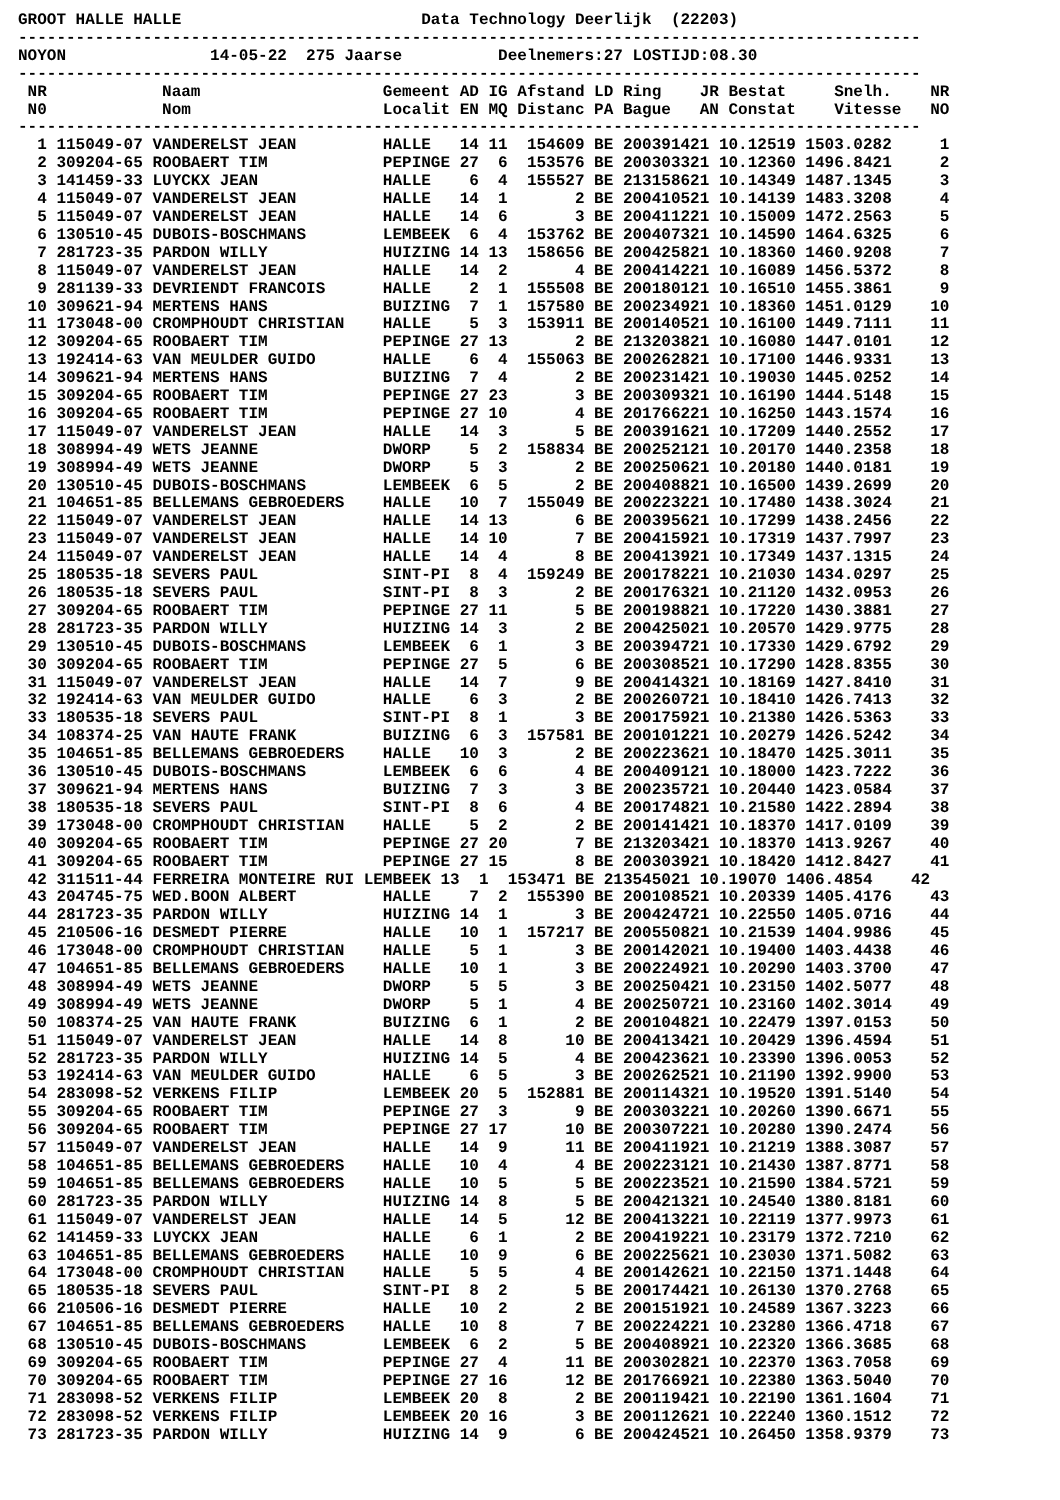GROOT HALLE HALLE                         Data Technology Deerlijk  (22203)
----------------------------------------------------------------------------------------------
NOYON               14-05-22  275 Jaarse          Deelnemers:27 LOSTIJD:08.30
----------------------------------------------------------------------------------------------
 NR            Naam                   Gemeent AD IG Afstand LD Ring    JR Bestat     Snelh.    NR
 N0            Nom                    Localit EN MQ Distanc PA Bague   AN Constat    Vitesse   NO
----------------------------------------------------------------------------------------------
  1 115049-07 VANDERELST JEAN         HALLE   14 11  154609 BE 200391421 10.12519 1503.0282     1
  2 309204-65 ROOBAERT TIM            PEPINGE 27  6  153576 BE 200303321 10.12360 1496.8421     2
  3 141459-33 LUYCKX JEAN             HALLE    6  4  155527 BE 213158621 10.14349 1487.1345     3
  4 115049-07 VANDERELST JEAN         HALLE   14  1       2 BE 200410521 10.14139 1483.3208     4
  5 115049-07 VANDERELST JEAN         HALLE   14  6       3 BE 200411221 10.15009 1472.2563     5
  6 130510-45 DUBOIS-BOSCHMANS        LEMBEEK  6  4  153762 BE 200407321 10.14590 1464.6325     6
  7 281723-35 PARDON WILLY            HUIZING 14 13  158656 BE 200425821 10.18360 1460.9208     7
  8 115049-07 VANDERELST JEAN         HALLE   14  2       4 BE 200414221 10.16089 1456.5372     8
  9 281139-33 DEVRIENDT FRANCOIS      HALLE    2  1  155508 BE 200180121 10.16510 1455.3861     9
 10 309621-94 MERTENS HANS            BUIZING  7  1  157580 BE 200234921 10.18360 1451.0129    10
 11 173048-00 CROMPHOUDT CHRISTIAN    HALLE    5  3  153911 BE 200140521 10.16100 1449.7111    11
 12 309204-65 ROOBAERT TIM            PEPINGE 27 13       2 BE 213203821 10.16080 1447.0101    12
 13 192414-63 VAN MEULDER GUIDO       HALLE    6  4  155063 BE 200262821 10.17100 1446.9331    13
 14 309621-94 MERTENS HANS            BUIZING  7  4       2 BE 200231421 10.19030 1445.0252    14
 15 309204-65 ROOBAERT TIM            PEPINGE 27 23       3 BE 200309321 10.16190 1444.5148    15
 16 309204-65 ROOBAERT TIM            PEPINGE 27 10       4 BE 201766221 10.16250 1443.1574    16
 17 115049-07 VANDERELST JEAN         HALLE   14  3       5 BE 200391621 10.17209 1440.2552    17
 18 308994-49 WETS JEANNE             DWORP    5  2  158834 BE 200252121 10.20170 1440.2358    18
 19 308994-49 WETS JEANNE             DWORP    5  3       2 BE 200250621 10.20180 1440.0181    19
 20 130510-45 DUBOIS-BOSCHMANS        LEMBEEK  6  5       2 BE 200408821 10.16500 1439.2699    20
 21 104651-85 BELLEMANS GEBROEDERS    HALLE   10  7  155049 BE 200223221 10.17480 1438.3024    21
 22 115049-07 VANDERELST JEAN         HALLE   14 13       6 BE 200395621 10.17299 1438.2456    22
 23 115049-07 VANDERELST JEAN         HALLE   14 10       7 BE 200415921 10.17319 1437.7997    23
 24 115049-07 VANDERELST JEAN         HALLE   14  4       8 BE 200413921 10.17349 1437.1315    24
 25 180535-18 SEVERS PAUL             SINT-PI  8  4  159249 BE 200178221 10.21030 1434.0297    25
 26 180535-18 SEVERS PAUL             SINT-PI  8  3       2 BE 200176321 10.21120 1432.0953    26
 27 309204-65 ROOBAERT TIM            PEPINGE 27 11       5 BE 200198821 10.17220 1430.3881    27
 28 281723-35 PARDON WILLY            HUIZING 14  3       2 BE 200425021 10.20570 1429.9775    28
 29 130510-45 DUBOIS-BOSCHMANS        LEMBEEK  6  1       3 BE 200394721 10.17330 1429.6792    29
 30 309204-65 ROOBAERT TIM            PEPINGE 27  5       6 BE 200308521 10.17290 1428.8355    30
 31 115049-07 VANDERELST JEAN         HALLE   14  7       9 BE 200414321 10.18169 1427.8410    31
 32 192414-63 VAN MEULDER GUIDO       HALLE    6  3       2 BE 200260721 10.18410 1426.7413    32
 33 180535-18 SEVERS PAUL             SINT-PI  8  1       3 BE 200175921 10.21380 1426.5363    33
 34 108374-25 VAN HAUTE FRANK         BUIZING  6  3  157581 BE 200101221 10.20279 1426.5242    34
 35 104651-85 BELLEMANS GEBROEDERS    HALLE   10  3       2 BE 200223621 10.18470 1425.3011    35
 36 130510-45 DUBOIS-BOSCHMANS        LEMBEEK  6  6       4 BE 200409121 10.18000 1423.7222    36
 37 309621-94 MERTENS HANS            BUIZING  7  3       3 BE 200235721 10.20440 1423.0584    37
 38 180535-18 SEVERS PAUL             SINT-PI  8  6       4 BE 200174821 10.21580 1422.2894    38
 39 173048-00 CROMPHOUDT CHRISTIAN    HALLE    5  2       2 BE 200141421 10.18370 1417.0109    39
 40 309204-65 ROOBAERT TIM            PEPINGE 27 20       7 BE 213203421 10.18370 1413.9267    40
 41 309204-65 ROOBAERT TIM            PEPINGE 27 15       8 BE 200303921 10.18420 1412.8427    41
 42 311511-44 FERREIRA MONTEIRE RUI LEMBEEK 13  1  153471 BE 213545021 10.19070 1406.4854    42
 43 204745-75 WED.BOON ALBERT         HALLE    7  2  155390 BE 200108521 10.20339 1405.4176    43
 44 281723-35 PARDON WILLY            HUIZING 14  1       3 BE 200424721 10.22550 1405.0716    44
 45 210506-16 DESMEDT PIERRE          HALLE   10  1  157217 BE 200550821 10.21539 1404.9986    45
 46 173048-00 CROMPHOUDT CHRISTIAN    HALLE    5  1       3 BE 200142021 10.19400 1403.4438    46
 47 104651-85 BELLEMANS GEBROEDERS    HALLE   10  1       3 BE 200224921 10.20290 1403.3700    47
 48 308994-49 WETS JEANNE             DWORP    5  5       3 BE 200250421 10.23150 1402.5077    48
 49 308994-49 WETS JEANNE             DWORP    5  1       4 BE 200250721 10.23160 1402.3014    49
 50 108374-25 VAN HAUTE FRANK         BUIZING  6  1       2 BE 200104821 10.22479 1397.0153    50
 51 115049-07 VANDERELST JEAN         HALLE   14  8      10 BE 200413421 10.20429 1396.4594    51
 52 281723-35 PARDON WILLY            HUIZING 14  5       4 BE 200423621 10.23390 1396.0053    52
 53 192414-63 VAN MEULDER GUIDO       HALLE    6  5       3 BE 200262521 10.21190 1392.9900    53
 54 283098-52 VERKENS FILIP           LEMBEEK 20  5  152881 BE 200114321 10.19520 1391.5140    54
 55 309204-65 ROOBAERT TIM            PEPINGE 27  3       9 BE 200303221 10.20260 1390.6671    55
 56 309204-65 ROOBAERT TIM            PEPINGE 27 17      10 BE 200307221 10.20280 1390.2474    56
 57 115049-07 VANDERELST JEAN         HALLE   14  9      11 BE 200411921 10.21219 1388.3087    57
 58 104651-85 BELLEMANS GEBROEDERS    HALLE   10  4       4 BE 200223121 10.21430 1387.8771    58
 59 104651-85 BELLEMANS GEBROEDERS    HALLE   10  5       5 BE 200223521 10.21590 1384.5721    59
 60 281723-35 PARDON WILLY            HUIZING 14  8       5 BE 200421321 10.24540 1380.8181    60
 61 115049-07 VANDERELST JEAN         HALLE   14  5      12 BE 200413221 10.22119 1377.9973    61
 62 141459-33 LUYCKX JEAN             HALLE    6  1       2 BE 200419221 10.23179 1372.7210    62
 63 104651-85 BELLEMANS GEBROEDERS    HALLE   10  9       6 BE 200225621 10.23030 1371.5082    63
 64 173048-00 CROMPHOUDT CHRISTIAN    HALLE    5  5       4 BE 200142621 10.22150 1371.1448    64
 65 180535-18 SEVERS PAUL             SINT-PI  8  2       5 BE 200174421 10.26130 1370.2768    65
 66 210506-16 DESMEDT PIERRE          HALLE   10  2       2 BE 200151921 10.24589 1367.3223    66
 67 104651-85 BELLEMANS GEBROEDERS    HALLE   10  8       7 BE 200224221 10.23280 1366.4718    67
 68 130510-45 DUBOIS-BOSCHMANS        LEMBEEK  6  2       5 BE 200408921 10.22320 1366.3685    68
 69 309204-65 ROOBAERT TIM            PEPINGE 27  4      11 BE 200302821 10.22370 1363.7058    69
 70 309204-65 ROOBAERT TIM            PEPINGE 27 16      12 BE 201766921 10.22380 1363.5040    70
 71 283098-52 VERKENS FILIP           LEMBEEK 20  8       2 BE 200119421 10.22190 1361.1604    71
 72 283098-52 VERKENS FILIP           LEMBEEK 20 16       3 BE 200112621 10.22240 1360.1512    72
 73 281723-35 PARDON WILLY            HUIZING 14  9       6 BE 200424521 10.26450 1358.9379    73